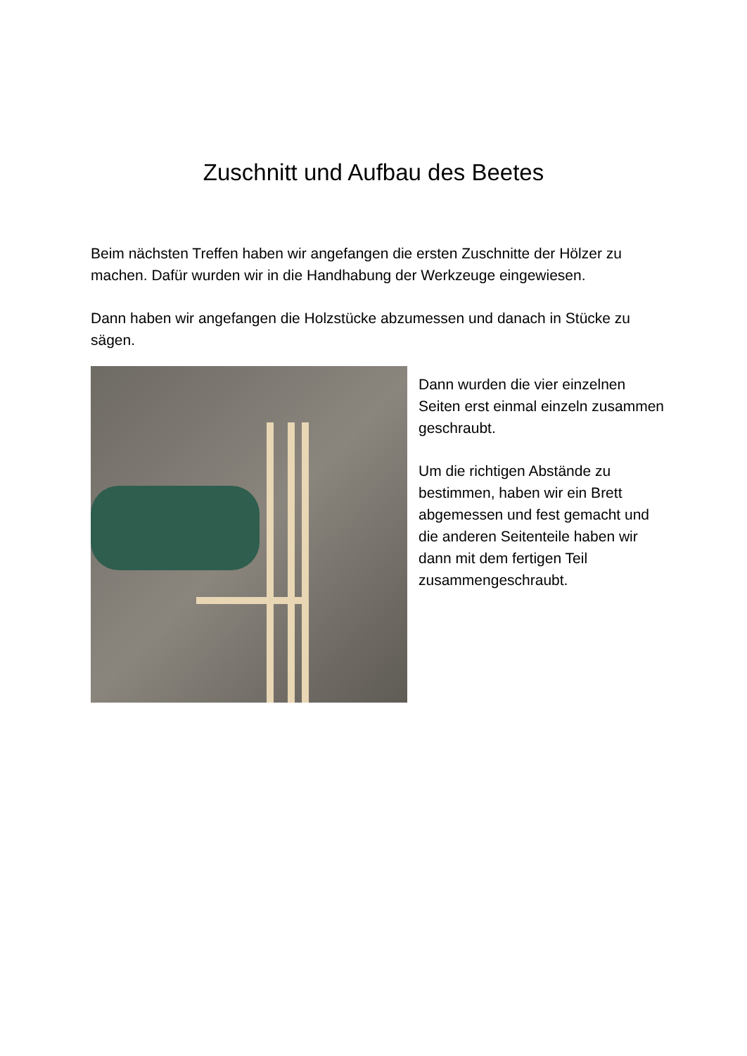Zuschnitt und Aufbau des Beetes
Beim nächsten Treffen haben wir angefangen die ersten Zuschnitte der Hölzer zu machen. Dafür wurden wir in die Handhabung der Werkzeuge eingewiesen.
Dann haben wir angefangen die Holzstücke abzumessen und danach in Stücke zu sägen.
Dann wurden die vier einzelnen Seiten erst einmal einzeln zusammen geschraubt.
Um die richtigen Abstände zu bestimmen, haben wir ein Brett abgemessen und fest gemacht und die anderen Seitenteile haben wir dann mit dem fertigen Teil zusammengeschraubt.